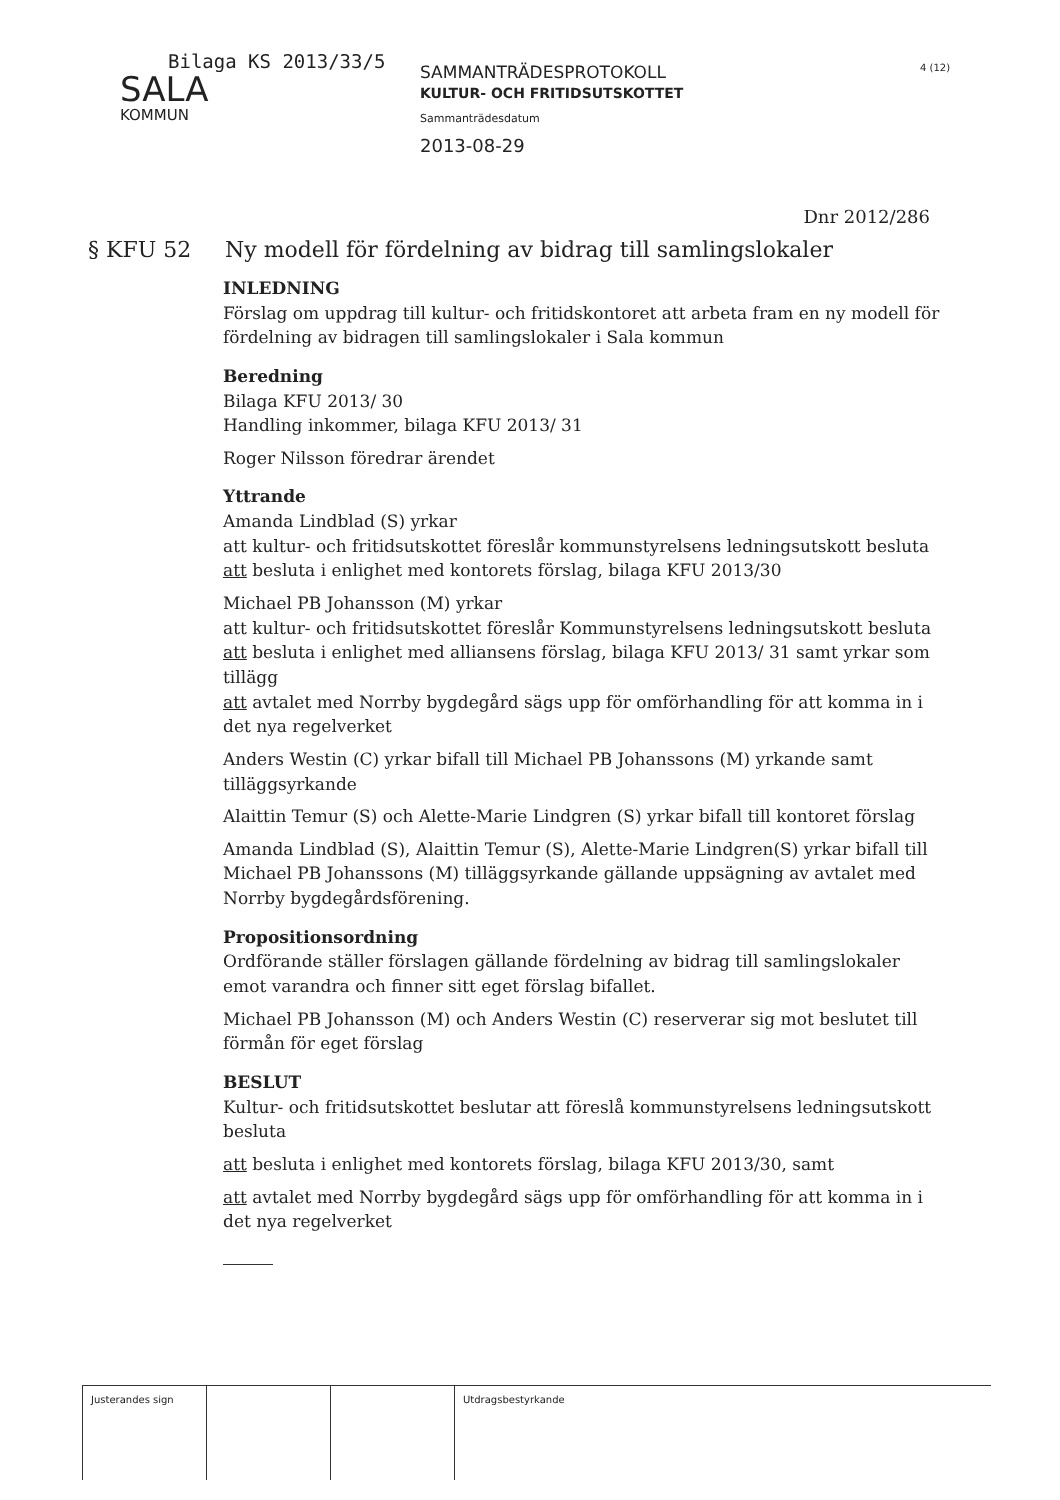Bilaga KS 2013/33/5
SALA
KOMMUN
SAMMANTRÄDESPROTOKOLL
KULTUR- OCH FRITIDSUTSKOTTET
Sammanträdesdatum
2013-08-29
4 (12)
Dnr 2012/286
§ KFU 52 Ny modell för fördelning av bidrag till samlingslokaler
INLEDNING
Förslag om uppdrag till kultur- och fritidskontoret att arbeta fram en ny modell för fördelning av bidragen till samlingslokaler i Sala kommun
Beredning
Bilaga KFU 2013/ 30
Handling inkommer, bilaga KFU 2013/ 31
Roger Nilsson föredrar ärendet
Yttrande
Amanda Lindblad (S) yrkar
att kultur- och fritidsutskottet föreslår kommunstyrelsens ledningsutskott besluta
att besluta i enlighet med kontorets förslag, bilaga KFU 2013/30
Michael PB Johansson (M) yrkar
att kultur- och fritidsutskottet föreslår Kommunstyrelsens ledningsutskott besluta
att besluta i enlighet med alliansens förslag, bilaga KFU 2013/ 31 samt yrkar som tillägg
att avtalet med Norrby bygdegård sägs upp för omförhandling för att komma in i det nya regelverket
Anders Westin (C) yrkar bifall till Michael PB Johanssons (M) yrkande samt tilläggsyrkande
Alaittin Temur (S) och Alette-Marie Lindgren (S) yrkar bifall till kontoret förslag
Amanda Lindblad (S), Alaittin Temur (S), Alette-Marie Lindgren(S) yrkar bifall till Michael PB Johanssons (M) tilläggsyrkande gällande uppsägning av avtalet med Norrby bygdegårdsförening.
Propositionsordning
Ordförande ställer förslagen gällande fördelning av bidrag till samlingslokaler emot varandra och finner sitt eget förslag bifallet.
Michael PB Johansson (M) och Anders Westin (C) reserverar sig mot beslutet till förmån för eget förslag
BESLUT
Kultur- och fritidsutskottet beslutar att föreslå kommunstyrelsens ledningsutskott besluta
att besluta i enlighet med kontorets förslag, bilaga KFU 2013/30, samt
att avtalet med Norrby bygdegård sägs upp för omförhandling för att komma in i det nya regelverket
| Justerandes sign | | | Utdragsbestyrkande |